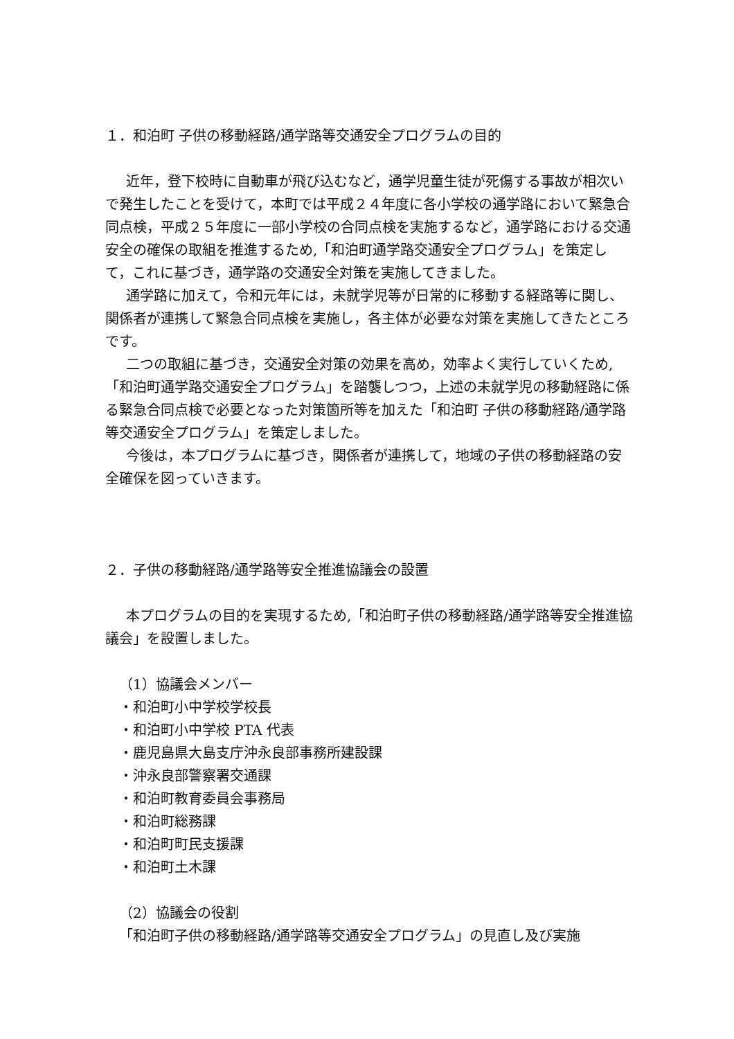１．和泊町 子供の移動経路/通学路等交通安全プログラムの目的
近年，登下校時に自動車が飛び込むなど，通学児童生徒が死傷する事故が相次いで発生したことを受けて，本町では平成２４年度に各小学校の通学路において緊急合同点検，平成２５年度に一部小学校の合同点検を実施するなど，通学路における交通安全の確保の取組を推進するため,「和泊町通学路交通安全プログラム」を策定して，これに基づき，通学路の交通安全対策を実施してきました。
通学路に加えて，令和元年には，未就学児等が日常的に移動する経路等に関し、関係者が連携して緊急合同点検を実施し，各主体が必要な対策を実施してきたところです。
二つの取組に基づき，交通安全対策の効果を高め，効率よく実行していくため,「和泊町通学路交通安全プログラム」を踏襲しつつ，上述の未就学児の移動経路に係る緊急合同点検で必要となった対策箇所等を加えた「和泊町 子供の移動経路/通学路等交通安全プログラム」を策定しました。
今後は，本プログラムに基づき，関係者が連携して，地域の子供の移動経路の安全確保を図っていきます。
２．子供の移動経路/通学路等安全推進協議会の設置
本プログラムの目的を実現するため,「和泊町子供の移動経路/通学路等安全推進協議会」を設置しました。
（1）協議会メンバー
・和泊町小中学校学校長
・和泊町小中学校 PTA 代表
・鹿児島県大島支庁沖永良部事務所建設課
・沖永良部警察署交通課
・和泊町教育委員会事務局
・和泊町総務課
・和泊町町民支援課
・和泊町土木課
（2）協議会の役割
「和泊町子供の移動経路/通学路等交通安全プログラム」の見直し及び実施